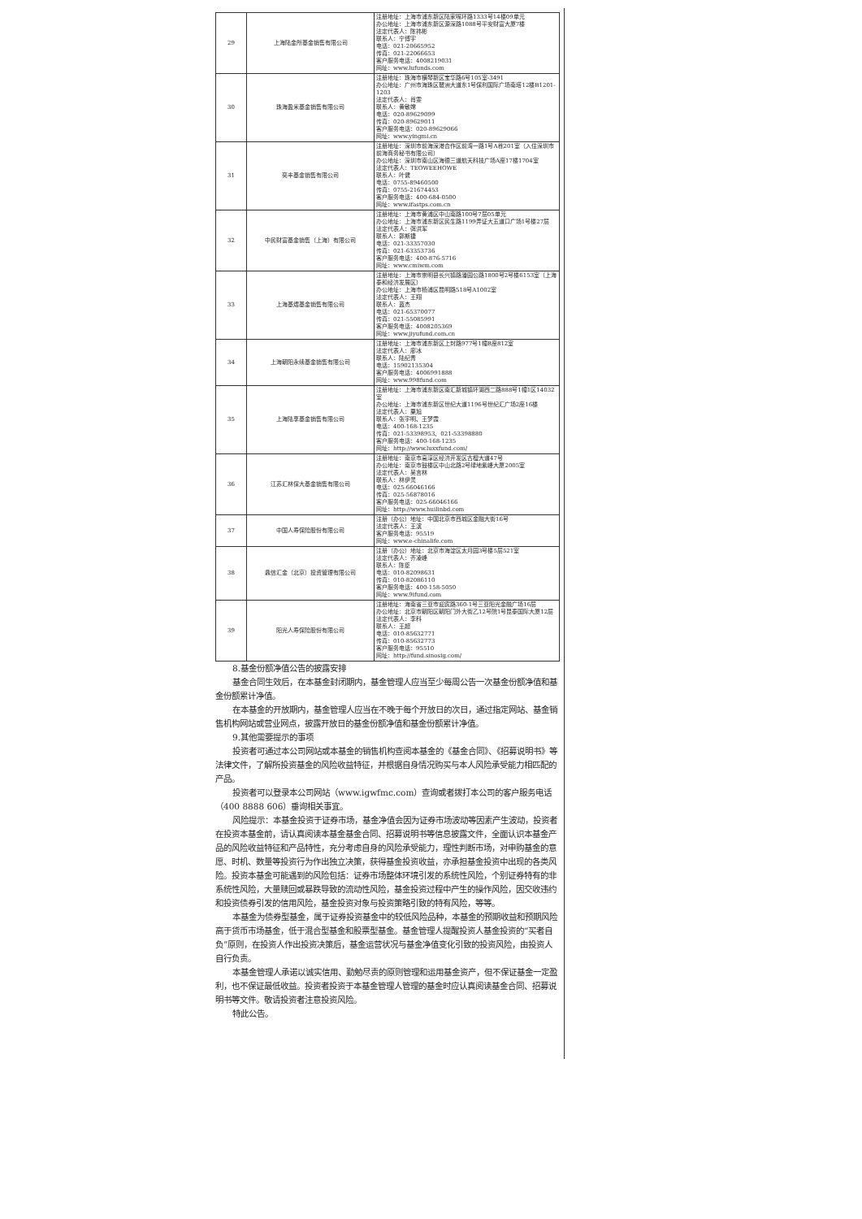| 29 | 上海陆金所基金销售有限公司 | 注册地址：上海市浦东新区陆家嘴环路1333号14楼09单元 办公地址：上海市浦东新区源深路1088号平安财富大厦7楼 法定代表人：陈祎彬 联系人：宁博宇 电话：021-20665952 传真：021-22066653 客户服务电话：4008219031 网址：www.lufunds.com |
| 30 | 珠海盈米基金销售有限公司 | 注册地址：珠海市横琴新区宝华路6号105室-3491 办公地址：广州市海珠区琶洲大道东1号保利国际广场南塔12楼B1201-1203 法定代表人：肖雯 联系人：黄敏嫦 电话：020-89629099 传真：020-89629011 客户服务电话：020-89629066 网址：www.yingmi.cn |
| 31 | 奕丰基金销售有限公司 | 注册地址：深圳市前海深港合作区前湾一路1号A栋201室（入住深圳市前海商务秘书有限公司） 办公地址：深圳市南山区海德三道航天科技广场A座17楼1704室 法定代表人：TEOWEEHOWE 联系人：叶健 电话：0755-89460500 传真：0755-21674453 客户服务电话：400-684-0500 网址：www.ifastps.com.cn |
| 32 | 中民财富基金销售（上海）有限公司 | 注册地址：上海市黄浦区中山南路100号7层05单元 办公地址：上海市浦东新区民生路1199弄证大五道口广场1号楼27层 法定代表人：弭洪军 联系人：郭斯捷 电话：021-33357030 传真：021-63353736 客户服务电话：400-876-5716 网址：www.cmiwm.com |
| 33 | 上海基煜基金销售有限公司 | 注册地址：上海市崇明县长兴镇路潘园公路1800号2号楼6153室（上海泰和经济发展区） 办公地址：上海市杨浦区昆明路518号A1002室 法定代表人：王翔 联系人：蓝杰 电话：021-65370077 传真：021-55085991 客户服务电话：4008205369 网址：www.jiyufund.com.cn |
| 34 | 上海朝阳永续基金销售有限公司 | 注册地址：上海市浦东新区上封路977号1幢B座812室 法定代表人：廖冰 联系人：陆纪青 电话：15902135304 客户服务电话：4006991888 网址：www.998fund.com |
| 35 | 上海陆享基金销售有限公司 | 注册地址：上海市浦东新区南汇新城镇环湖西二路888号1幢1区14032室 办公地址：上海市浦东新区世纪大道1196号世纪汇广场2座16楼 法定代表人：粟旭 联系人：张宇明、王梦霞 电话：400-168-1235 传真：021-53398953、021-53398880 客户服务电话：400-168-1235 网址：http://www.luxxfund.com/ |
| 36 | 江苏汇林保大基金销售有限公司 | 注册地址：南京市高淳区经济开发区古檀大道47号 办公地址：南京市鼓楼区中山北路2号绿地紫峰大厦2005室 法定代表人：吴言林 联系人：林伊灵 电话：025-66046166 传真：025-56878016 客户服务电话：025-66046166 网址：http://www.huilinbd.com |
| 37 | 中国人寿保险股份有限公司 | 注册（办公）地址：中国北京市西城区金融大街16号 法定代表人：王滨 客户服务电话：95519 网址：www.e-chinalife.com |
| 38 | 鼎信汇金（北京）投资管理有限公司 | 注册（办公）地址：北京市海淀区太月园3号楼5层521室 法定代表人：齐凌峰 联系人：陈臣 电话：010-82098631 传真：010-82086110 客户服务电话：400-158-5050 网址：www.9ifund.com |
| 39 | 阳光人寿保险股份有限公司 | 注册地址：海南省三亚市迎宾路360-1号三亚阳光金融广场16层 办公地址：北京市朝阳区朝阳门外大街乙12号院1号昆泰国际大厦12层 法定代表人：李科 联系人：王超 电话：010-85632771 传真：010-85632773 客户服务电话：95510 网址：http://fund.sinosig.com/ |
8.基金份额净值公告的披露安排
基金合同生效后，在本基金封闭期内，基金管理人应当至少每周公告一次基金份额净值和基金份额累计净值。
在本基金的开放期内，基金管理人应当在不晚于每个开放日的次日，通过指定网站、基金销售机构网站或营业网点，披露开放日的基金份额净值和基金份额累计净值。
9.其他需要提示的事项
投资者可通过本公司网站或本基金的销售机构查阅本基金的《基金合同》、《招募说明书》等法律文件，了解所投资基金的风险收益特征，并根据自身情况购买与本人风险承受能力相匹配的产品。
投资者可以登录本公司网站（www.igwfmc.com）查询或者拨打本公司的客户服务电话（400 8888 606）垂询相关事宜。
风险提示：本基金投资于证券市场，基金净值会因为证券市场波动等因素产生波动，投资者在投资本基金前，请认真阅读本基金基金合同、招募说明书等信息披露文件，全面认识本基金产品的风险收益特征和产品特性，充分考虑自身的风险承受能力，理性判断市场，对申购基金的意愿、时机、数量等投资行为作出独立决策，获得基金投资收益，亦承担基金投资中出现的各类风险。投资本基金可能遇到的风险包括：证券市场整体环境引发的系统性风险，个别证券特有的非系统性风险，大量赎回或暴跌导致的流动性风险，基金投资过程中产生的操作风险，因交收违约和投资债券引发的信用风险，基金投资对象与投资策略引致的特有风险，等等。
本基金为债券型基金，属于证券投资基金中的较低风险品种，本基金的预期收益和预期风险高于货币市场基金，低于混合型基金和股票型基金。基金管理人提醒投资人基金投资的“买者自负”原则，在投资人作出投资决策后，基金运营状况与基金净值变化引致的投资风险，由投资人自行负责。
本基金管理人承诺以诚实信用、勤勉尽责的原则管理和运用基金资产，但不保证基金一定盈利，也不保证最低收益。投资者投资于本基金管理人管理的基金时应认真阅读基金合同、招募说明书等文件。敬请投资者注意投资风险。
特此公告。